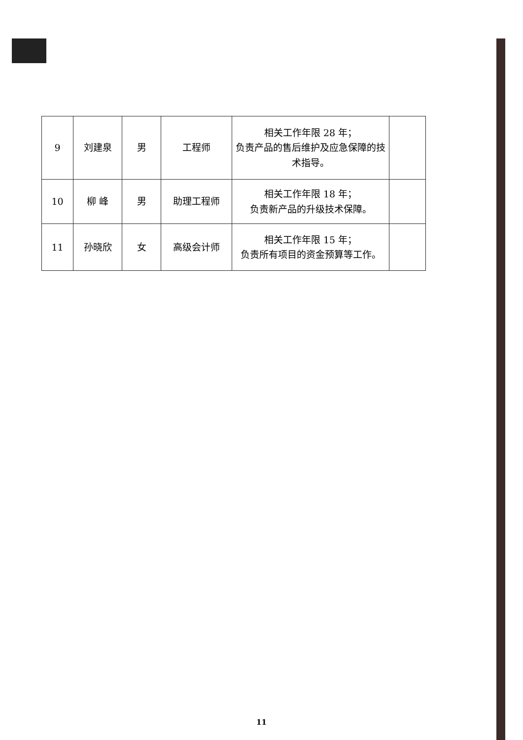| 9 | 刘建泉 | 男 | 工程师 | 相关工作年限 28 年； 负责产品的售后维护及应急保障的技术指导。 | |
| 10 | 柳 峰 | 男 | 助理工程师 | 相关工作年限 18 年； 负责新产品的升级技术保障。 | |
| 11 | 孙晓欣 | 女 | 高级会计师 | 相关工作年限 15 年； 负责所有项目的资金预算等工作。 | |
11